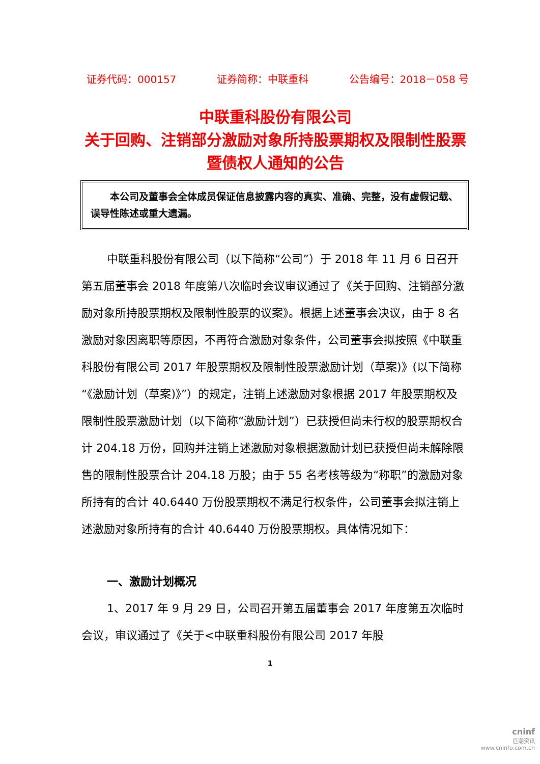证券代码：000157 证券简称：中联重科 公告编号：2018－058 号
中联重科股份有限公司
关于回购、注销部分激励对象所持股票期权及限制性股票暨债权人通知的公告
　　本公司及董事会全体成员保证信息披露内容的真实、准确、完整，没有虚假记载、误导性陈述或重大遗漏。
中联重科股份有限公司（以下简称“公司”）于 2018 年 11 月 6 日召开第五届董事会 2018 年度第八次临时会议审议通过了《关于回购、注销部分激励对象所持股票期权及限制性股票的议案》。根据上述董事会决议，由于 8 名激励对象因离职等原因，不再符合激励对象条件，公司董事会拟按照《中联重科股份有限公司 2017 年股票期权及限制性股票激励计划（草案)》(以下简称“《激励计划（草案)》”）的规定，注销上述激励对象根据 2017 年股票期权及限制性股票激励计划（以下简称“激励计划”）已获授但尚未行权的股票期权合计 204.18 万份，回购并注销上述激励对象根据激励计划已获授但尚未解除限售的限制性股票合计 204.18 万股；由于 55 名考核等级为“称职”的激励对象所持有的合计 40.6440 万份股票期权不满足行权条件，公司董事会拟注销上述激励对象所持有的合计 40.6440 万份股票期权。具体情况如下：
一、激励计划概况
1、2017 年 9 月 29 日，公司召开第五届董事会 2017 年度第五次临时会议，审议通过了《关于<中联重科股份有限公司 2017 年股
1
cninf
巨潮资讯
www.cninfo.com.cn